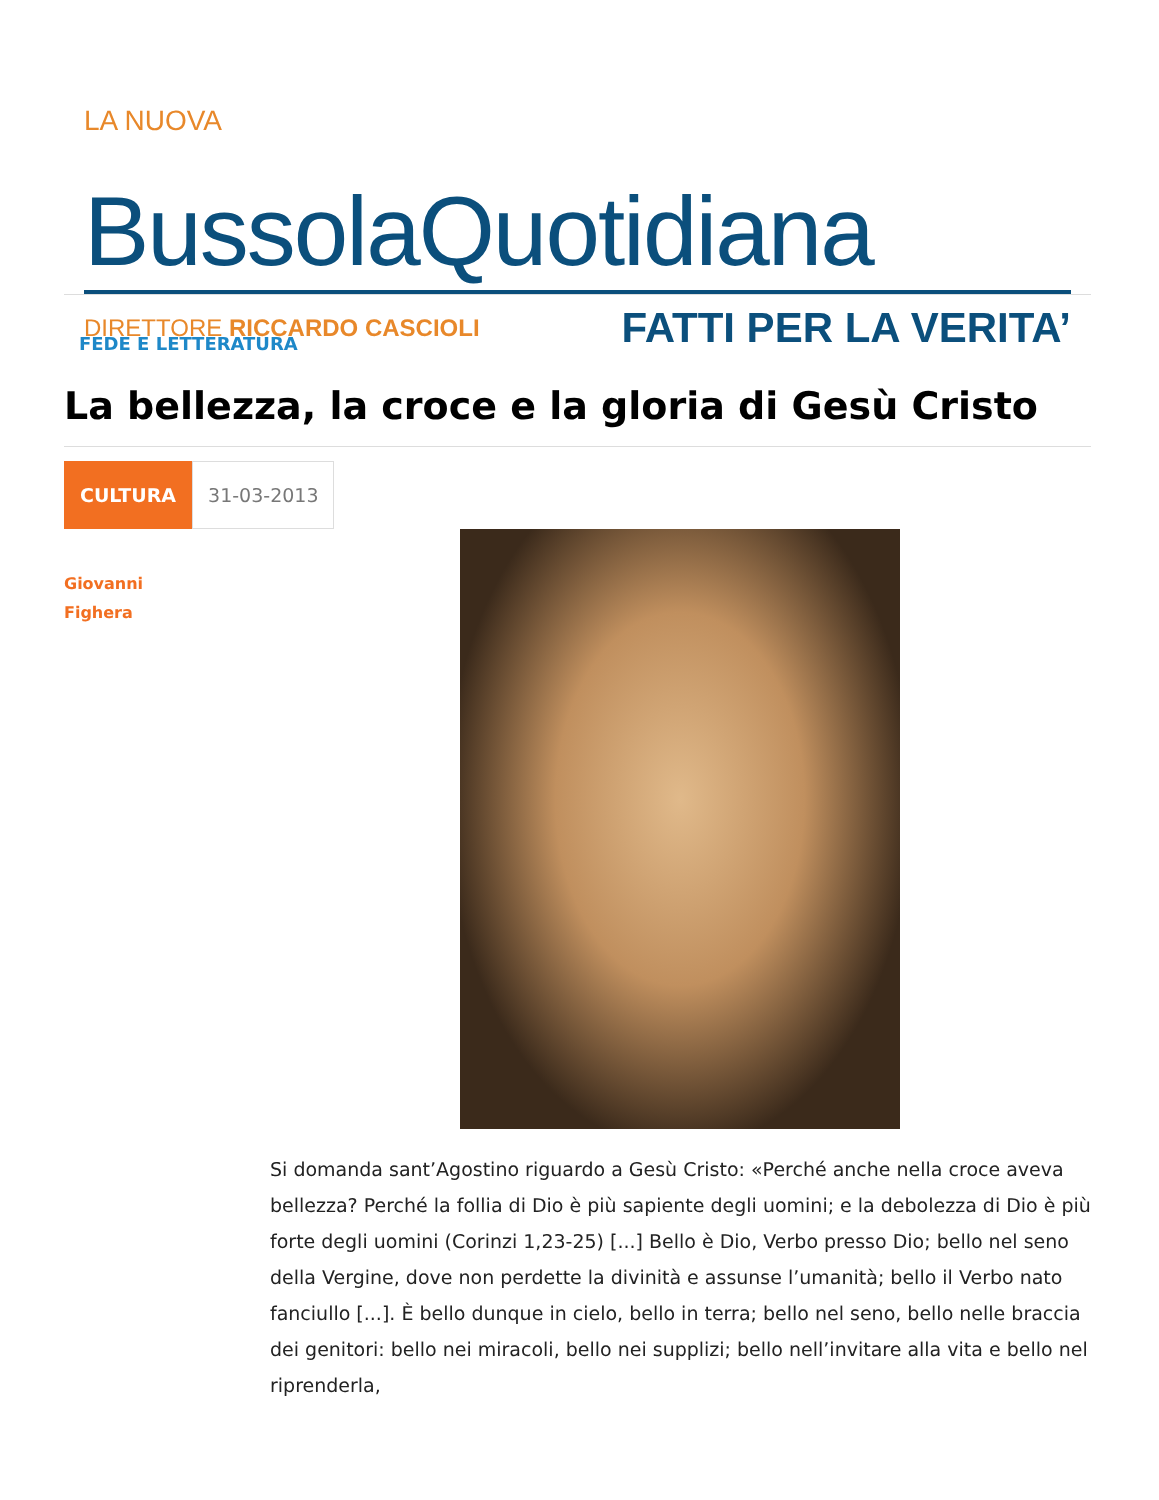LA NUOVA
BussolaQuotidiana
DIRETTORE RICCARDO CASCIOLI
FATTI PER LA VERITA’
FEDE E LETTERATURA
La bellezza, la croce e la gloria di Gesù Cristo
CULTURA 31-03-2013
Giovanni
Fighera
Si domanda sant’Agostino riguardo a Gesù Cristo: «Perché anche nella croce aveva bellezza? Perché la follia di Dio è più sapiente degli uomini; e la debolezza di Dio è più forte degli uomini (Corinzi 1,23-25) [...] Bello è Dio, Verbo presso Dio; bello nel seno della Vergine, dove non perdette la divinità e assunse l’umanità; bello il Verbo nato fanciullo [...]. È bello dunque in cielo, bello in terra; bello nel seno, bello nelle braccia dei genitori: bello nei miracoli, bello nei supplizi; bello nell’invitare alla vita e bello nel riprenderla,